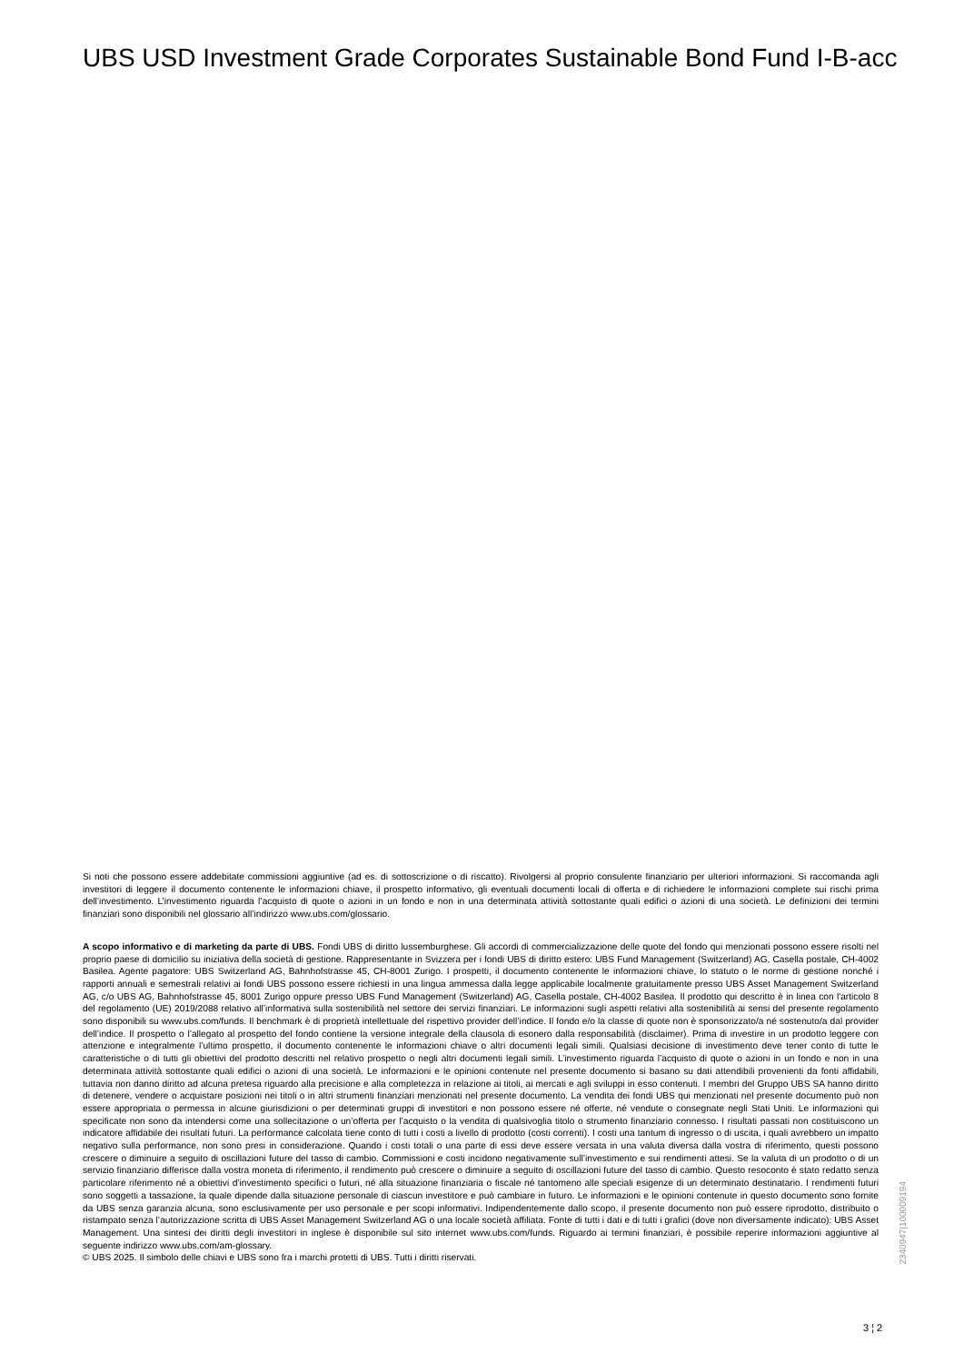UBS USD Investment Grade Corporates Sustainable Bond Fund I-B-acc
Si noti che possono essere addebitate commissioni aggiuntive (ad es. di sottoscrizione o di riscatto). Rivolgersi al proprio consulente finanziario per ulteriori informazioni. Si raccomanda agli investitori di leggere il documento contenente le informazioni chiave, il prospetto informativo, gli eventuali documenti locali di offerta e di richiedere le informazioni complete sui rischi prima dell’investimento. L’investimento riguarda l’acquisto di quote o azioni in un fondo e non in una determinata attività sottostante quali edifici o azioni di una società. Le definizioni dei termini finanziari sono disponibili nel glossario all’indirizzo www.ubs.com/glossario.
A scopo informativo e di marketing da parte di UBS. Fondi UBS di diritto lussemburghese. Gli accordi di commercializzazione delle quote del fondo qui menzionati possono essere risolti nel proprio paese di domicilio su iniziativa della società di gestione. Rappresentante in Svizzera per i fondi UBS di diritto estero: UBS Fund Management (Switzerland) AG, Casella postale, CH-4002 Basilea. Agente pagatore: UBS Switzerland AG, Bahnhofstrasse 45, CH-8001 Zurigo. I prospetti, il documento contenente le informazioni chiave, lo statuto o le norme di gestione nonché i rapporti annuali e semestrali relativi ai fondi UBS possono essere richiesti in una lingua ammessa dalla legge applicabile localmente gratuitamente presso UBS Asset Management Switzerland AG, c/o UBS AG, Bahnhofstrasse 45, 8001 Zurigo oppure presso UBS Fund Management (Switzerland) AG, Casella postale, CH-4002 Basilea. Il prodotto qui descritto è in linea con l'articolo 8 del regolamento (UE) 2019/2088 relativo all’informativa sulla sostenibilità nel settore dei servizi finanziari. Le informazioni sugli aspetti relativi alla sostenibilità ai sensi del presente regolamento sono disponibili su www.ubs.com/funds. Il benchmark è di proprietà intellettuale del rispettivo provider dell’indice. Il fondo e/o la classe di quote non è sponsorizzato/a né sostenuto/a dal provider dell’indice. Il prospetto o l’allegato al prospetto del fondo contiene la versione integrale della clausola di esonero dalla responsabilità (disclaimer). Prima di investire in un prodotto leggere con attenzione e integralmente l’ultimo prospetto, il documento contenente le informazioni chiave o altri documenti legali simili. Qualsiasi decisione di investimento deve tener conto di tutte le caratteristiche o di tutti gli obiettivi del prodotto descritti nel relativo prospetto o negli altri documenti legali simili. L’investimento riguarda l’acquisto di quote o azioni in un fondo e non in una determinata attività sottostante quali edifici o azioni di una società. Le informazioni e le opinioni contenute nel presente documento si basano su dati attendibili provenienti da fonti affidabili, tuttavia non danno diritto ad alcuna pretesa riguardo alla precisione e alla completezza in relazione ai titoli, ai mercati e agli sviluppi in esso contenuti. I membri del Gruppo UBS SA hanno diritto di detenere, vendere o acquistare posizioni nei titoli o in altri strumenti finanziari menzionati nel presente documento. La vendita dei fondi UBS qui menzionati nel presente documento può non essere appropriata o permessa in alcune giurisdizioni o per determinati gruppi di investitori e non possono essere né offerte, né vendute o consegnate negli Stati Uniti. Le informazioni qui specificate non sono da intendersi come una sollecitazione o un’offerta per l’acquisto o la vendita di qualsivoglia titolo o strumento finanziario connesso. I risultati passati non costituiscono un indicatore affidabile dei risultati futuri. La performance calcolata tiene conto di tutti i costi a livello di prodotto (costi correnti). I costi una tantum di ingresso o di uscita, i quali avrebbero un impatto negativo sulla performance, non sono presi in considerazione. Quando i costi totali o una parte di essi deve essere versata in una valuta diversa dalla vostra di riferimento, questi possono crescere o diminuire a seguito di oscillazioni future del tasso di cambio. Commissioni e costi incidono negativamente sull’investimento e sui rendimenti attesi. Se la valuta di un prodotto o di un servizio finanziario differisce dalla vostra moneta di riferimento, il rendimento può crescere o diminuire a seguito di oscillazioni future del tasso di cambio. Questo resoconto è stato redatto senza particolare riferimento né a obiettivi d’investimento specifici o futuri, né alla situazione finanziaria o fiscale né tantomeno alle speciali esigenze di un determinato destinatario. I rendimenti futuri sono soggetti a tassazione, la quale dipende dalla situazione personale di ciascun investitore e può cambiare in futuro. Le informazioni e le opinioni contenute in questo documento sono fornite da UBS senza garanzia alcuna, sono esclusivamente per uso personale e per scopi informativi. Indipendentemente dallo scopo, il presente documento non può essere riprodotto, distribuito o ristampato senza l’autorizzazione scritta di UBS Asset Management Switzerland AG o una locale società affiliata. Fonte di tutti i dati e di tutti i grafici (dove non diversamente indicato): UBS Asset Management. Una sintesi dei diritti degli investitori in inglese è disponibile sul sito internet www.ubs.com/funds. Riguardo ai termini finanziari, è possibile reperire informazioni aggiuntive al seguente indirizzo www.ubs.com/am-glossary.
© UBS 2025. Il simbolo delle chiavi e UBS sono fra i marchi protetti di UBS. Tutti i diritti riservati.
2340947|100009194
3 ¦ 2